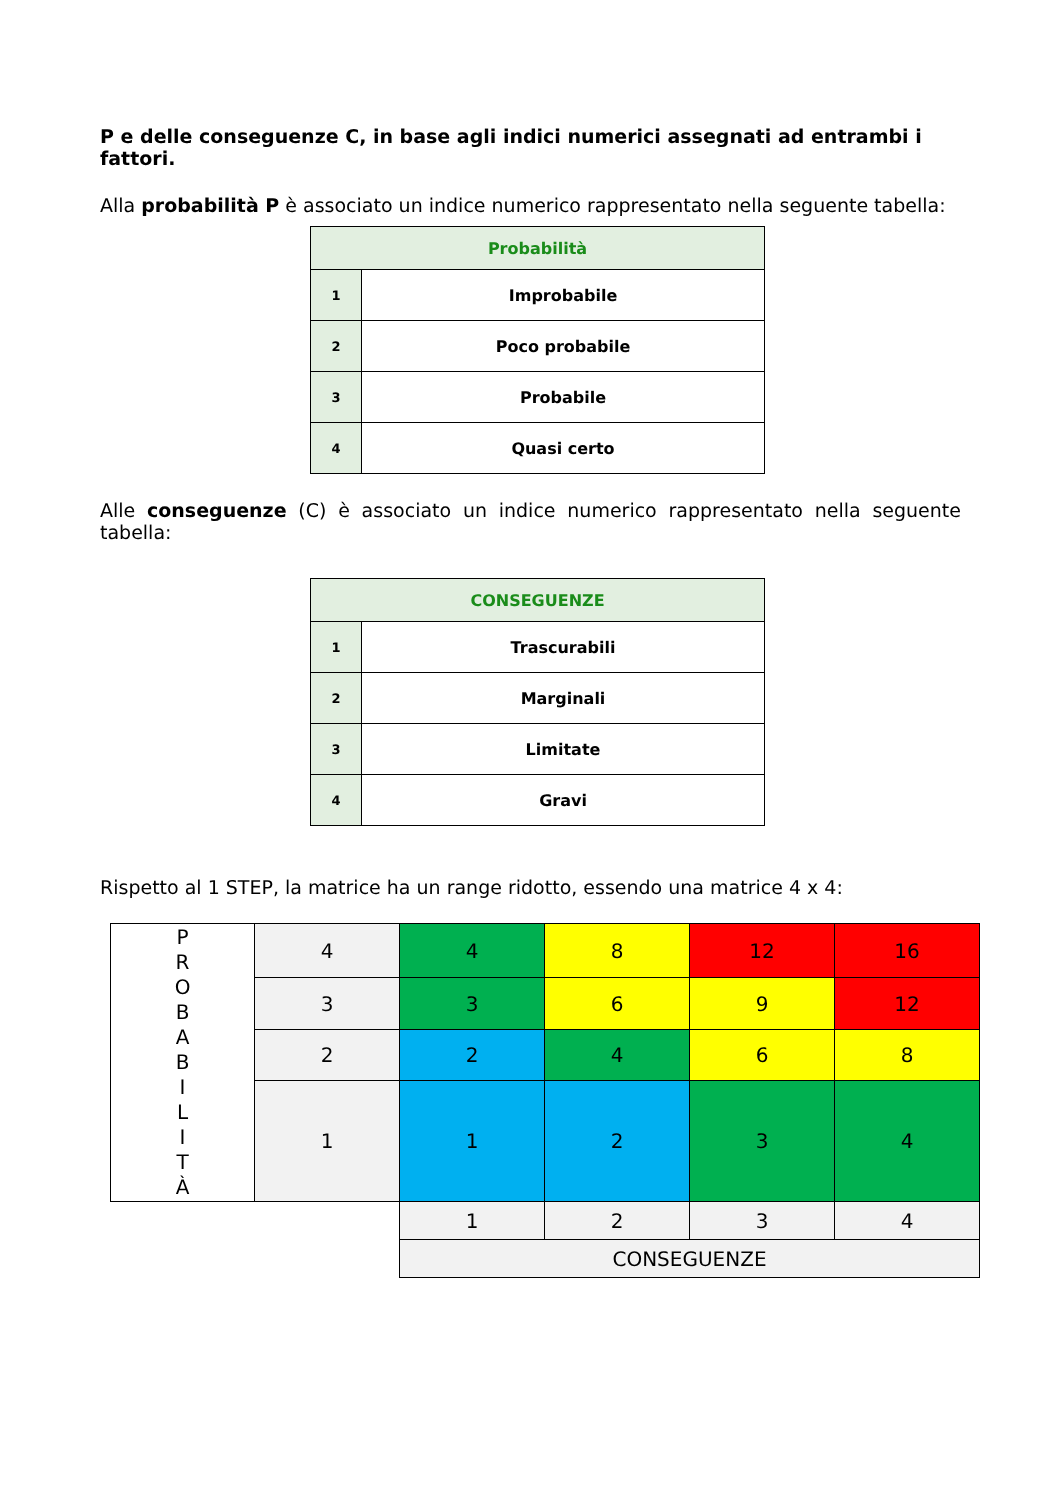P e delle conseguenze C, in base agli indici numerici assegnati ad entrambi i fattori.
Alla probabilità P è associato un indice numerico rappresentato nella seguente tabella:
| Probabilità | |
| --- | --- |
| 1 | Improbabile |
| 2 | Poco probabile |
| 3 | Probabile |
| 4 | Quasi certo |
Alle conseguenze (C) è associato un indice numerico rappresentato nella seguente tabella:
| CONSEGUENZE | |
| --- | --- |
| 1 | Trascurabili |
| 2 | Marginali |
| 3 | Limitate |
| 4 | Gravi |
Rispetto al 1 STEP, la matrice ha un range ridotto, essendo una matrice 4 x 4:
| P R O B A B I L I T À | 4 | 4 | 8 | 12 | 16 |
| | 3 | 3 | 6 | 9 | 12 |
| | 2 | 2 | 4 | 6 | 8 |
| | 1 | 1 | 2 | 3 | 4 |
| | | 1 | 2 | 3 | 4 |
| | | CONSEGUENZE | | | |